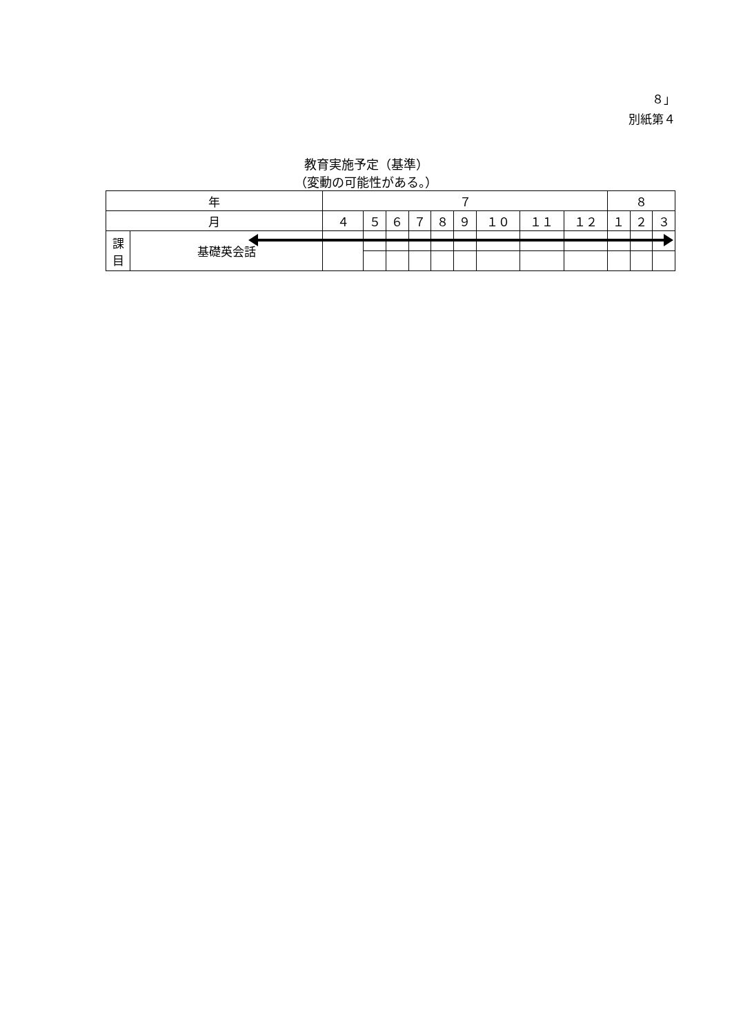８」
別紙第４
教育実施予定（基準）
（変動の可能性がある。）
| 年 | | ７ | | | | | | | | | ８ | | |
| 月 | | ４ | ５ | ６ | ７ | ８ | ９ | １０ | １１ | １２ | １ | ２ | ３ |
| 課 目 | 基礎英会話 | | | | | | | | | | | | |